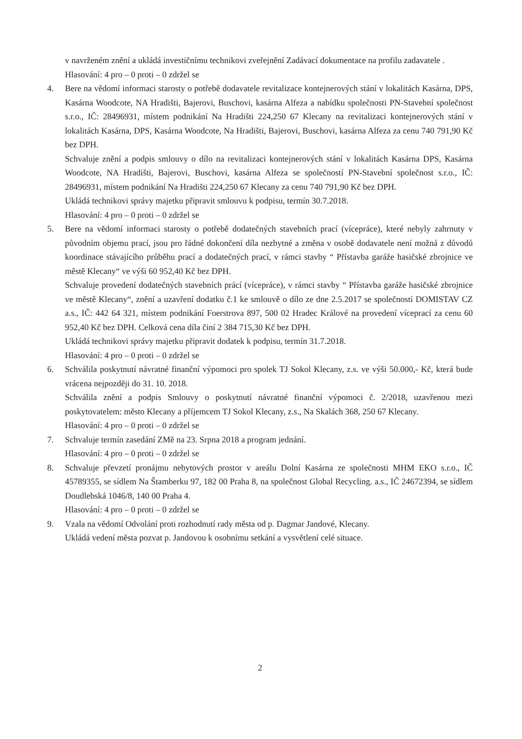v navrženém znění a ukládá investičnímu technikovi zveřejnění Zadávací dokumentace na profilu zadavatele .
Hlasování: 4 pro – 0 proti – 0 zdržel se
4. Bere na vědomí informaci starosty o potřebě dodavatele revitalizace kontejnerových stání v lokalitách Kasárna, DPS, Kasárna Woodcote, NA Hradišti, Bajerovi, Buschovi, kasárna Alfeza a nabídku společnosti PN-Stavební společnost s.r.o., IČ: 28496931, místem podnikání Na Hradišti 224,250 67 Klecany na revitalizaci kontejnerových stání v lokalitách Kasárna, DPS, Kasárna Woodcote, Na Hradišti, Bajerovi, Buschovi, kasárna Alfeza za cenu 740 791,90 Kč bez DPH.
Schvaluje znění a podpis smlouvy o dílo na revitalizaci kontejnerových stání v lokalitách Kasárna DPS, Kasárna Woodcote, NA Hradišti, Bajerovi, Buschovi, kasárna Alfeza se společností PN-Stavební společnost s.r.o., IČ: 28496931, místem podnikání Na Hradišti 224,250 67 Klecany za cenu 740 791,90 Kč bez DPH.
Ukládá technikovi správy majetku připravit smlouvu k podpisu, termín 30.7.2018.
Hlasování: 4 pro – 0 proti – 0 zdržel se
5. Bere na vědomí informaci starosty o potřebě dodatečných stavebních prací (vícepráce), které nebyly zahrnuty v původním objemu prací, jsou pro řádné dokončení díla nezbytné a změna v osobě dodavatele není možná z důvodů koordinace stávajícího průběhu prací a dodatečných prací, v rámci stavby “ Přístavba garáže hasičské zbrojnice ve městě Klecany“ ve výši 60 952,40 Kč bez DPH.
Schvaluje provedení dodatečných stavebních prácí (vícepráce), v rámci stavby “ Přístavba garáže hasičské zbrojnice ve městě Klecany“, znění a uzavření dodatku č.1 ke smlouvě o dílo ze dne 2.5.2017 se společností DOMISTAV CZ a.s., IČ: 442 64 321, místem podnikání Foerstrova 897, 500 02 Hradec Králové na provedení víceprací za cenu 60 952,40 Kč bez DPH. Celková cena díla činí 2 384 715,30 Kč bez DPH.
Ukládá technikovi správy majetku připravit dodatek k podpisu, termín 31.7.2018.
Hlasování: 4 pro – 0 proti – 0 zdržel se
6. Schválila poskytnutí návratné finanční výpomoci pro spolek TJ Sokol Klecany, z.s. ve výši 50.000,- Kč, která bude vrácena nejpozději do 31. 10. 2018.
Schválila znění a podpis Smlouvy o poskytnutí návratné finanční výpomoci č. 2/2018, uzavřenou mezi poskytovatelem: město Klecany a příjemcem TJ Sokol Klecany, z.s., Na Skalách 368, 250 67 Klecany.
Hlasování: 4 pro – 0 proti – 0 zdržel se
7. Schvaluje termín zasedání ZMě na 23. Srpna 2018 a program jednání.
Hlasování: 4 pro – 0 proti – 0 zdržel se
8. Schvaluje převzetí pronájmu nebytových prostor v areálu Dolní Kasárna ze společnosti MHM EKO s.r.o., IČ 45789355, se sídlem Na Štamberku 97, 182 00 Praha 8, na společnost Global Recycling. a.s., IČ 24672394, se sídlem Doudlebská 1046/8, 140 00 Praha 4.
Hlasování: 4 pro – 0 proti – 0 zdržel se
9. Vzala na vědomí Odvolání proti rozhodnutí rady města od p. Dagmar Jandové, Klecany.
Ukládá vedení města pozvat p. Jandovou k osobnímu setkání a vysvětlení celé situace.
2